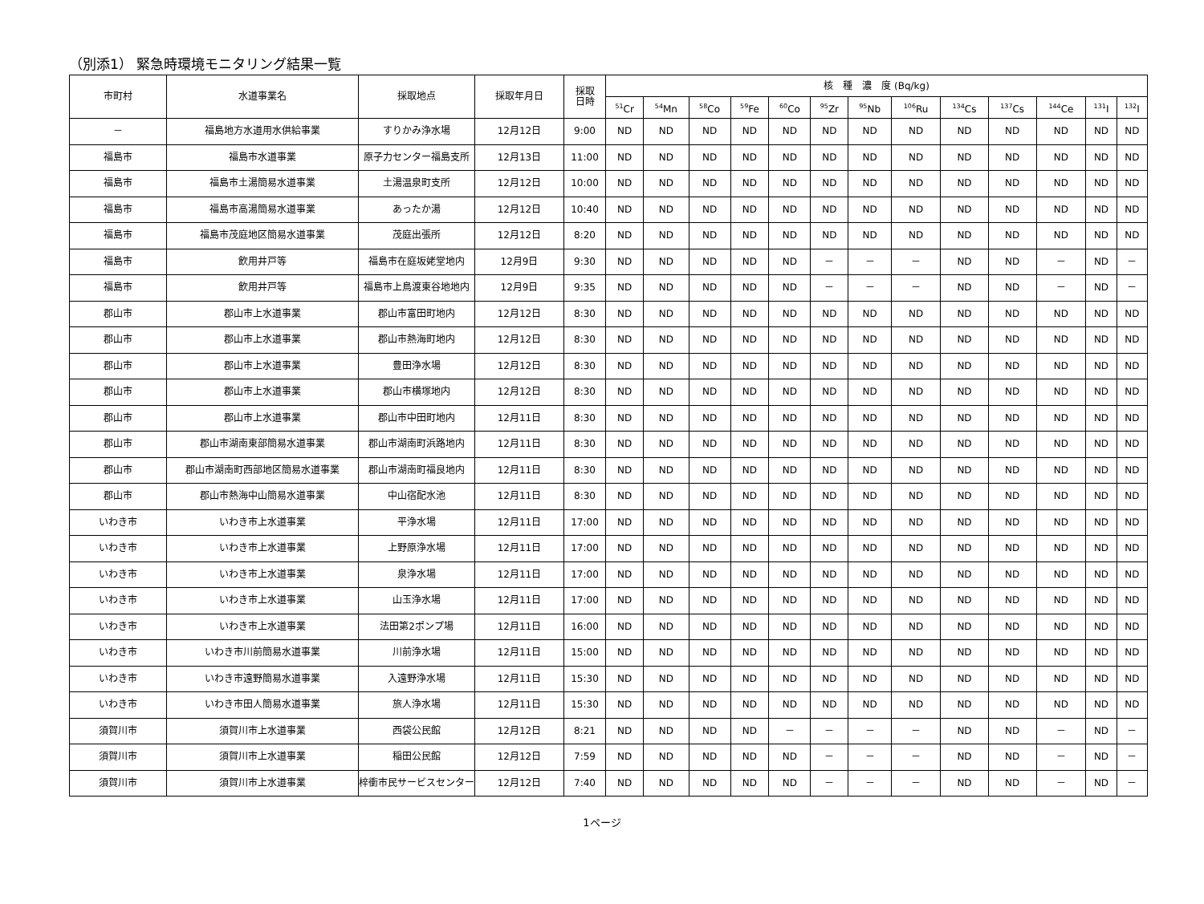（別添1） 緊急時環境モニタリング結果一覧
| 市町村 | 水道事業名 | 採取地点 | 採取年月日 | 採取 日時 | 核 種 濃 度 (Bq/kg) | | | | | | | | | | | | |
| --- | --- | --- | --- | --- | --- | --- | --- | --- | --- | --- | --- | --- | --- | --- | --- | --- | --- |
| | | | | | <sup>51</sup>Cr | <sup>54</sup>Mn | <sup>58</sup>Co | <sup>59</sup>Fe | <sup>60</sup>Co | <sup>95</sup>Zr | <sup>95</sup>Nb | <sup>106</sup>Ru | <sup>134</sup>Cs | <sup>137</sup>Cs | <sup>144</sup>Ce | <sup>131</sup>I | <sup>132</sup>I |
| － | 福島地方水道用水供給事業 | すりかみ浄水場 | 12月12日 | 9:00 | ND | ND | ND | ND | ND | ND | ND | ND | ND | ND | ND | ND | ND |
| 福島市 | 福島市水道事業 | 原子力センター福島支所 | 12月13日 | 11:00 | ND | ND | ND | ND | ND | ND | ND | ND | ND | ND | ND | ND | ND |
| 福島市 | 福島市土湯簡易水道事業 | 土湯温泉町支所 | 12月12日 | 10:00 | ND | ND | ND | ND | ND | ND | ND | ND | ND | ND | ND | ND | ND |
| 福島市 | 福島市高湯簡易水道事業 | あったか湯 | 12月12日 | 10:40 | ND | ND | ND | ND | ND | ND | ND | ND | ND | ND | ND | ND | ND |
| 福島市 | 福島市茂庭地区簡易水道事業 | 茂庭出張所 | 12月12日 | 8:20 | ND | ND | ND | ND | ND | ND | ND | ND | ND | ND | ND | ND | ND |
| 福島市 | 飲用井戸等 | 福島市在庭坂姥堂地内 | 12月9日 | 9:30 | ND | ND | ND | ND | ND | － | － | － | ND | ND | － | ND | － |
| 福島市 | 飲用井戸等 | 福島市上鳥渡東谷地地内 | 12月9日 | 9:35 | ND | ND | ND | ND | ND | － | － | － | ND | ND | － | ND | － |
| 郡山市 | 郡山市上水道事業 | 郡山市富田町地内 | 12月12日 | 8:30 | ND | ND | ND | ND | ND | ND | ND | ND | ND | ND | ND | ND | ND |
| 郡山市 | 郡山市上水道事業 | 郡山市熱海町地内 | 12月12日 | 8:30 | ND | ND | ND | ND | ND | ND | ND | ND | ND | ND | ND | ND | ND |
| 郡山市 | 郡山市上水道事業 | 豊田浄水場 | 12月12日 | 8:30 | ND | ND | ND | ND | ND | ND | ND | ND | ND | ND | ND | ND | ND |
| 郡山市 | 郡山市上水道事業 | 郡山市横塚地内 | 12月12日 | 8:30 | ND | ND | ND | ND | ND | ND | ND | ND | ND | ND | ND | ND | ND |
| 郡山市 | 郡山市上水道事業 | 郡山市中田町地内 | 12月11日 | 8:30 | ND | ND | ND | ND | ND | ND | ND | ND | ND | ND | ND | ND | ND |
| 郡山市 | 郡山市湖南東部簡易水道事業 | 郡山市湖南町浜路地内 | 12月11日 | 8:30 | ND | ND | ND | ND | ND | ND | ND | ND | ND | ND | ND | ND | ND |
| 郡山市 | 郡山市湖南町西部地区簡易水道事業 | 郡山市湖南町福良地内 | 12月11日 | 8:30 | ND | ND | ND | ND | ND | ND | ND | ND | ND | ND | ND | ND | ND |
| 郡山市 | 郡山市熱海中山簡易水道事業 | 中山宿配水池 | 12月11日 | 8:30 | ND | ND | ND | ND | ND | ND | ND | ND | ND | ND | ND | ND | ND |
| いわき市 | いわき市上水道事業 | 平浄水場 | 12月11日 | 17:00 | ND | ND | ND | ND | ND | ND | ND | ND | ND | ND | ND | ND | ND |
| いわき市 | いわき市上水道事業 | 上野原浄水場 | 12月11日 | 17:00 | ND | ND | ND | ND | ND | ND | ND | ND | ND | ND | ND | ND | ND |
| いわき市 | いわき市上水道事業 | 泉浄水場 | 12月11日 | 17:00 | ND | ND | ND | ND | ND | ND | ND | ND | ND | ND | ND | ND | ND |
| いわき市 | いわき市上水道事業 | 山玉浄水場 | 12月11日 | 17:00 | ND | ND | ND | ND | ND | ND | ND | ND | ND | ND | ND | ND | ND |
| いわき市 | いわき市上水道事業 | 法田第2ポンプ場 | 12月11日 | 16:00 | ND | ND | ND | ND | ND | ND | ND | ND | ND | ND | ND | ND | ND |
| いわき市 | いわき市川前簡易水道事業 | 川前浄水場 | 12月11日 | 15:00 | ND | ND | ND | ND | ND | ND | ND | ND | ND | ND | ND | ND | ND |
| いわき市 | いわき市遠野簡易水道事業 | 入遠野浄水場 | 12月11日 | 15:30 | ND | ND | ND | ND | ND | ND | ND | ND | ND | ND | ND | ND | ND |
| いわき市 | いわき市田人簡易水道事業 | 旅人浄水場 | 12月11日 | 15:30 | ND | ND | ND | ND | ND | ND | ND | ND | ND | ND | ND | ND | ND |
| 須賀川市 | 須賀川市上水道事業 | 西袋公民館 | 12月12日 | 8:21 | ND | ND | ND | ND | － | － | － | － | ND | ND | － | ND | － |
| 須賀川市 | 須賀川市上水道事業 | 稲田公民館 | 12月12日 | 7:59 | ND | ND | ND | ND | ND | － | － | － | ND | ND | － | ND | － |
| 須賀川市 | 須賀川市上水道事業 | 梓衝市民サービスセンター | 12月12日 | 7:40 | ND | ND | ND | ND | ND | － | － | － | ND | ND | － | ND | － |
1ページ